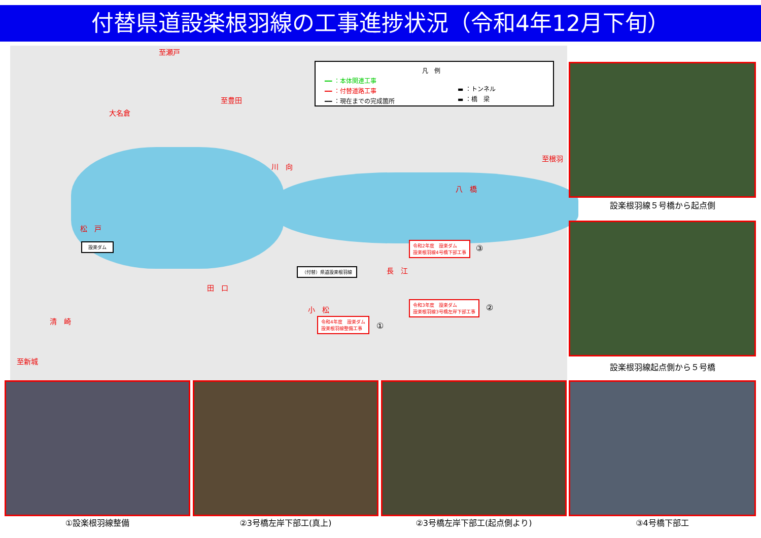付替県道設楽根羽線の工事進捗状況（令和4年12月下旬）
凡　例
━━ ：本体関連工事
━━ ：付替道路工事
━━ ：現在までの完成箇所
▬ ：トンネル
▬ ：橋　梁
至瀬戸
至豊田
大名倉
川　向
至根羽
八　橋
松　戸
設楽ダム
（付替）県道設楽根羽線 長　江
田　口
小　松
清　崎
至新城
令和2年度　設楽ダム
設楽根羽線4号橋下部工事
③
令和3年度　設楽ダム
設楽根羽線3号橋左岸下部工事
②
令和4年度　設楽ダム
設楽根羽線整備工事
①
設楽根羽線５号橋から起点側
設楽根羽線起点側から５号橋
①設楽根羽線整備 ②3号橋左岸下部工(真上) ②3号橋左岸下部工(起点側より) ③4号橋下部工